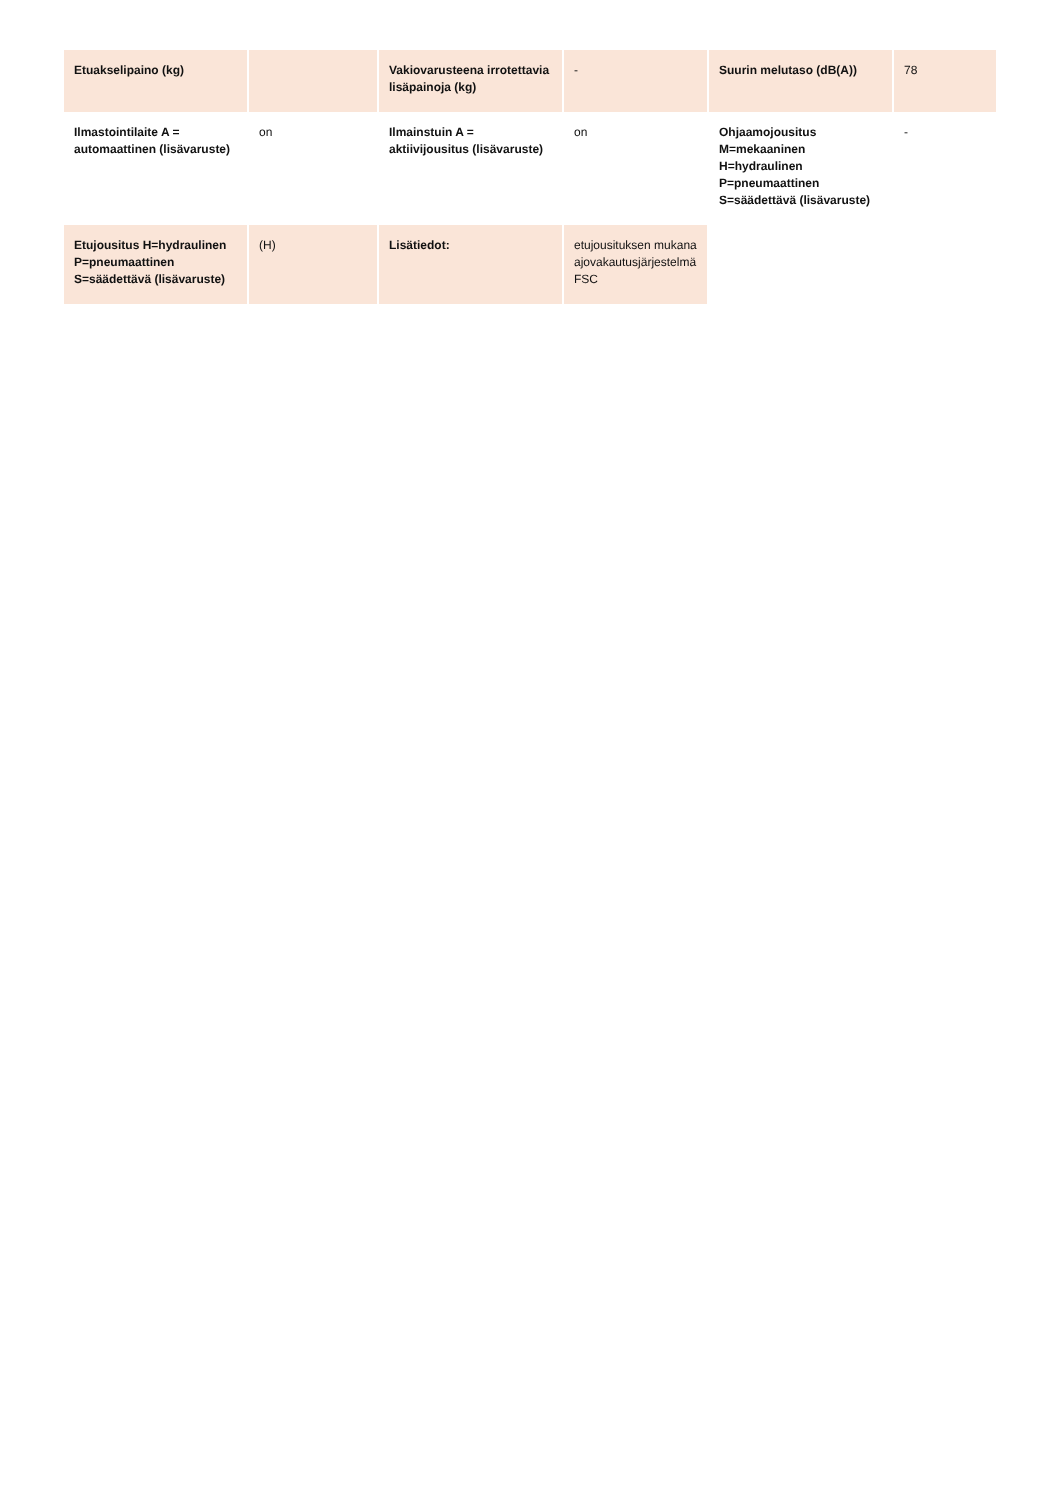| Etuakselipaino (kg) | | Vakiovarusteena irrotettavia lisäpainoja (kg) | - | Suurin melutaso (dB(A)) | 78 |
| Ilmastointilaite A = automaattinen (lisävaruste) | on | Ilmainstuin A = aktiivijousitus (lisävaruste) | on | Ohjaamojousitus M=mekaaninen H=hydraulinen P=pneumaattinen S=säädettävä (lisävaruste) | - |
| Etujousitus H=hydraulinen P=pneumaattinen S=säädettävä (lisävaruste) | (H) | Lisätiedot: | etujousituksen mukana ajovakautusjärjestelmä FSC | | |